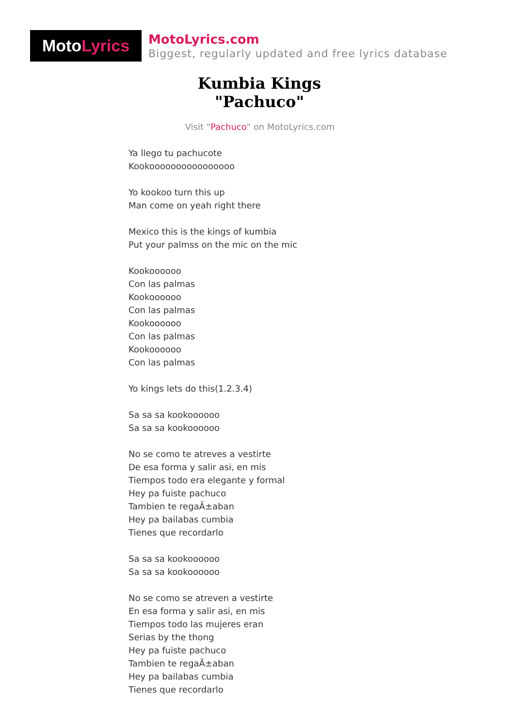Moto Lyrics
MotoLyrics.com
Biggest, regularly updated and free lyrics database
Kumbia Kings
"Pachuco"
Visit "Pachuco" on MotoLyrics.com
Ya llego tu pachucote
Kookoooooooooooooooo
Yo kookoo turn this up
Man come on yeah right there
Mexico this is the kings of kumbia
Put your palmss on the mic on the mic
Kookoooooo
Con las palmas
Kookoooooo
Con las palmas
Kookoooooo
Con las palmas
Kookoooooo
Con las palmas
Yo kings lets do this(1.2.3.4)
Sa sa sa kookoooooo
Sa sa sa kookoooooo
No se como te atreves a vestirte
De esa forma y salir asi, en mis
Tiempos todo era elegante y formal
Hey pa fuiste pachuco
Tambien te regaÃ±aban
Hey pa bailabas cumbia
Tienes que recordarlo
Sa sa sa kookoooooo
Sa sa sa kookoooooo
No se como se atreven a vestirte
En esa forma y salir asi, en mis
Tiempos todo las mujeres eran
Serias by the thong
Hey pa fuiste pachuco
Tambien te regaÃ±aban
Hey pa bailabas cumbia
Tienes que recordarlo